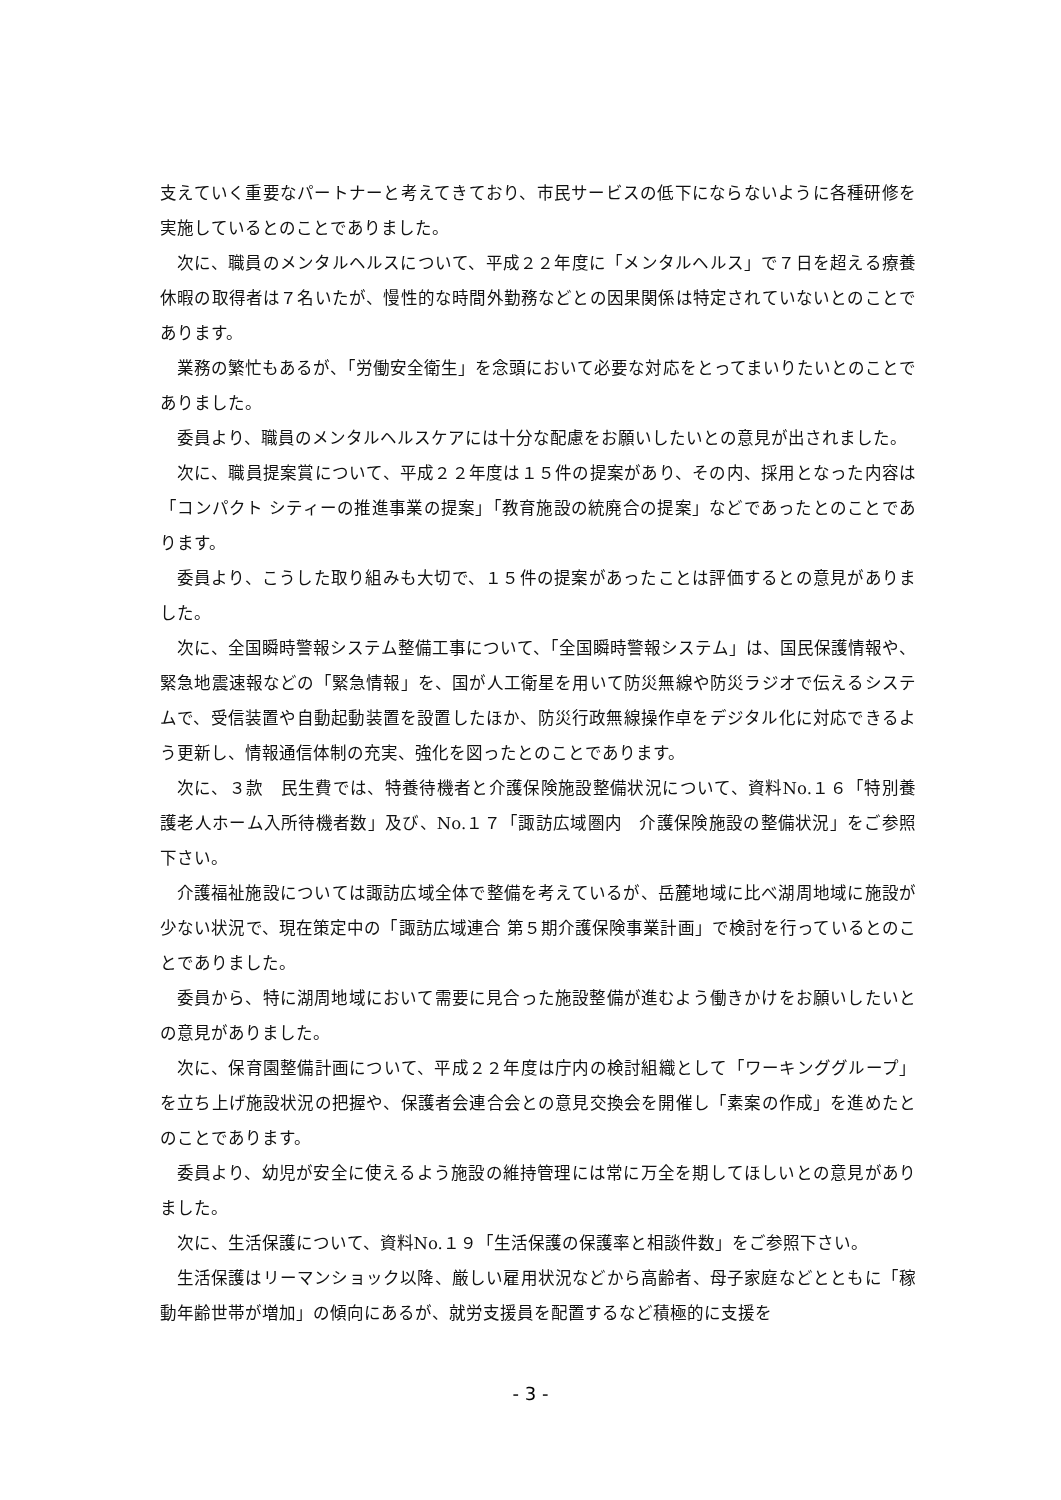支えていく重要なパートナーと考えてきており、市民サービスの低下にならないように各種研修を実施しているとのことでありました。
次に、職員のメンタルヘルスについて、平成２２年度に「メンタルヘルス」で７日を超える療養休暇の取得者は７名いたが、慢性的な時間外勤務などとの因果関係は特定されていないとのことであります。
業務の繁忙もあるが、「労働安全衛生」を念頭において必要な対応をとってまいりたいとのことでありました。
委員より、職員のメンタルヘルスケアには十分な配慮をお願いしたいとの意見が出されました。
次に、職員提案賞について、平成２２年度は１５件の提案があり、その内、採用となった内容は「コンパクト シティーの推進事業の提案」「教育施設の統廃合の提案」などであったとのことであります。
委員より、こうした取り組みも大切で、１５件の提案があったことは評価するとの意見がありました。
次に、全国瞬時警報システム整備工事について、「全国瞬時警報システム」は、国民保護情報や、緊急地震速報などの「緊急情報」を、国が人工衛星を用いて防災無線や防災ラジオで伝えるシステムで、受信装置や自動起動装置を設置したほか、防災行政無線操作卓をデジタル化に対応できるよう更新し、情報通信体制の充実、強化を図ったとのことであります。
次に、３款　民生費では、特養待機者と介護保険施設整備状況について、資料No.１６「特別養護老人ホーム入所待機者数」及び、No.１７「諏訪広域圏内　介護保険施設の整備状況」をご参照下さい。
介護福祉施設については諏訪広域全体で整備を考えているが、岳麓地域に比べ湖周地域に施設が少ない状況で、現在策定中の「諏訪広域連合 第５期介護保険事業計画」で検討を行っているとのことでありました。
委員から、特に湖周地域において需要に見合った施設整備が進むよう働きかけをお願いしたいとの意見がありました。
次に、保育園整備計画について、平成２２年度は庁内の検討組織として「ワーキンググループ」を立ち上げ施設状況の把握や、保護者会連合会との意見交換会を開催し「素案の作成」を進めたとのことであります。
委員より、幼児が安全に使えるよう施設の維持管理には常に万全を期してほしいとの意見がありました。
次に、生活保護について、資料No.１９「生活保護の保護率と相談件数」をご参照下さい。
生活保護はリーマンショック以降、厳しい雇用状況などから高齢者、母子家庭などとともに「稼動年齢世帯が増加」の傾向にあるが、就労支援員を配置するなど積極的に支援を
- 3 -